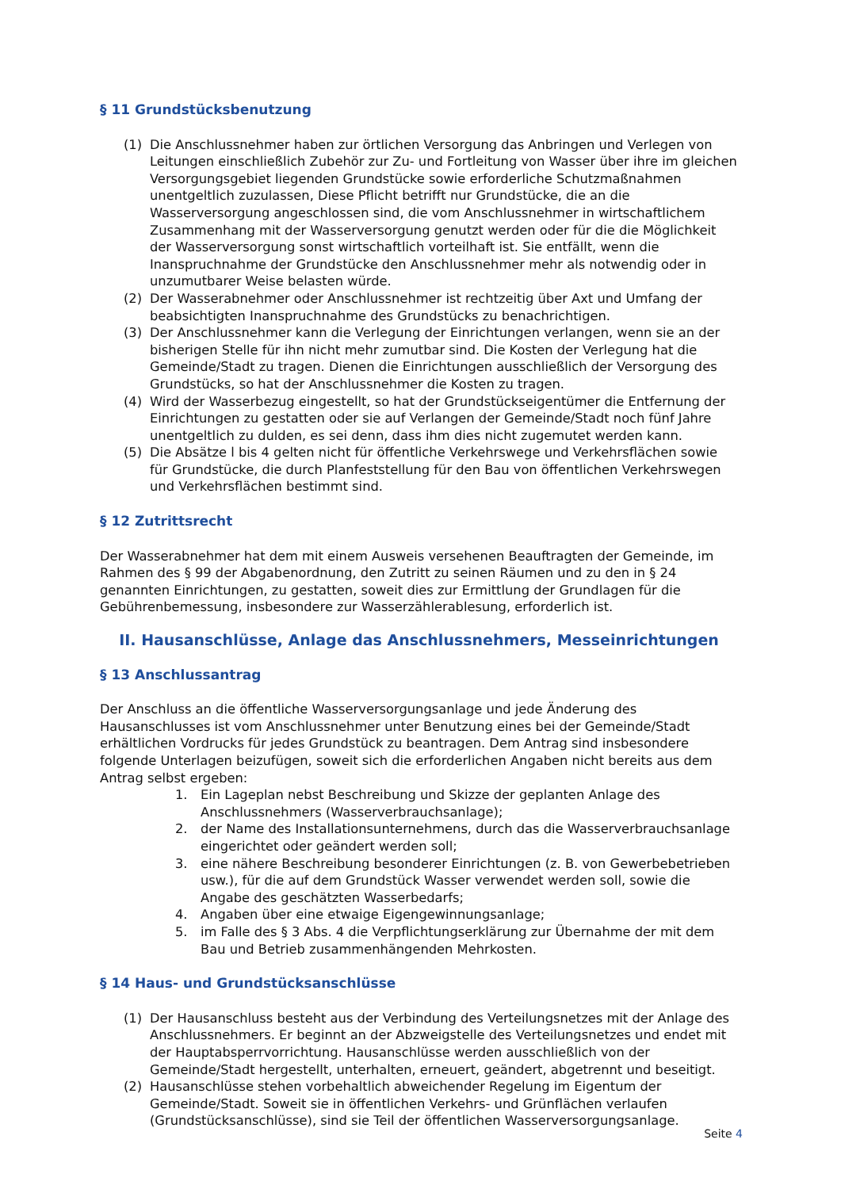§ 11 Grundstücksbenutzung
(1) Die Anschlussnehmer haben zur örtlichen Versorgung das Anbringen und Verlegen von Leitungen einschließlich Zubehör zur Zu- und Fortleitung von Wasser über ihre im gleichen Versorgungsgebiet liegenden Grundstücke sowie erforderliche Schutzmaßnahmen unentgeltlich zuzulassen, Diese Pflicht betrifft nur Grundstücke, die an die Wasserversorgung angeschlossen sind, die vom Anschlussnehmer in wirtschaftlichem Zusammenhang mit der Wasserversorgung genutzt werden oder für die die Möglichkeit der Wasserversorgung sonst wirtschaftlich vorteilhaft ist. Sie entfällt, wenn die Inanspruchnahme der Grundstücke den Anschlussnehmer mehr als notwendig oder in unzumutbarer Weise belasten würde.
(2) Der Wasserabnehmer oder Anschlussnehmer ist rechtzeitig über Axt und Umfang der beabsichtigten Inanspruchnahme des Grundstücks zu benachrichtigen.
(3) Der Anschlussnehmer kann die Verlegung der Einrichtungen verlangen, wenn sie an der bisherigen Stelle für ihn nicht mehr zumutbar sind. Die Kosten der Verlegung hat die Gemeinde/Stadt zu tragen. Dienen die Einrichtungen ausschließlich der Versorgung des Grundstücks, so hat der Anschlussnehmer die Kosten zu tragen.
(4) Wird der Wasserbezug eingestellt, so hat der Grundstückseigentümer die Entfernung der Einrichtungen zu gestatten oder sie auf Verlangen der Gemeinde/Stadt noch fünf Jahre unentgeltlich zu dulden, es sei denn, dass ihm dies nicht zugemutet werden kann.
(5) Die Absätze l bis 4 gelten nicht für öffentliche Verkehrswege und Verkehrsflächen sowie für Grundstücke, die durch Planfeststellung für den Bau von öffentlichen Verkehrswegen und Verkehrsflächen bestimmt sind.
§ 12 Zutrittsrecht
Der Wasserabnehmer hat dem mit einem Ausweis versehenen Beauftragten der Gemeinde, im Rahmen des § 99 der Abgabenordnung, den Zutritt zu seinen Räumen und zu den in § 24 genannten Einrichtungen, zu gestatten, soweit dies zur Ermittlung der Grundlagen für die Gebührenbemessung, insbesondere zur Wasserzählerablesung, erforderlich ist.
II. Hausanschlüsse, Anlage das Anschlussnehmers, Messeinrichtungen
§ 13 Anschlussantrag
Der Anschluss an die öffentliche Wasserversorgungsanlage und jede Änderung des Hausanschlusses ist vom Anschlussnehmer unter Benutzung eines bei der Gemeinde/Stadt erhältlichen Vordrucks für jedes Grundstück zu beantragen. Dem Antrag sind insbesondere folgende Unterlagen beizufügen, soweit sich die erforderlichen Angaben nicht bereits aus dem Antrag selbst ergeben:
1. Ein Lageplan nebst Beschreibung und Skizze der geplanten Anlage des Anschlussnehmers (Wasserverbrauchsanlage);
2. der Name des Installationsunternehmens, durch das die Wasserverbrauchsanlage eingerichtet oder geändert werden soll;
3. eine nähere Beschreibung besonderer Einrichtungen (z. B. von Gewerbebetrieben usw.), für die auf dem Grundstück Wasser verwendet werden soll, sowie die Angabe des geschätzten Wasserbedarfs;
4. Angaben über eine etwaige Eigengewinnungsanlage;
5. im Falle des § 3 Abs. 4 die Verpflichtungserklärung zur Übernahme der mit dem Bau und Betrieb zusammenhängenden Mehrkosten.
§ 14 Haus- und Grundstücksanschlüsse
(1) Der Hausanschluss besteht aus der Verbindung des Verteilungsnetzes mit der Anlage des Anschlussnehmers. Er beginnt an der Abzweigstelle des Verteilungsnetzes und endet mit der Hauptabsperrvorrichtung. Hausanschlüsse werden ausschließlich von der Gemeinde/Stadt hergestellt, unterhalten, erneuert, geändert, abgetrennt und beseitigt.
(2) Hausanschlüsse stehen vorbehaltlich abweichender Regelung im Eigentum der Gemeinde/Stadt. Soweit sie in öffentlichen Verkehrs- und Grünflächen verlaufen (Grundstücksanschlüsse), sind sie Teil der öffentlichen Wasserversorgungsanlage.
Seite 4